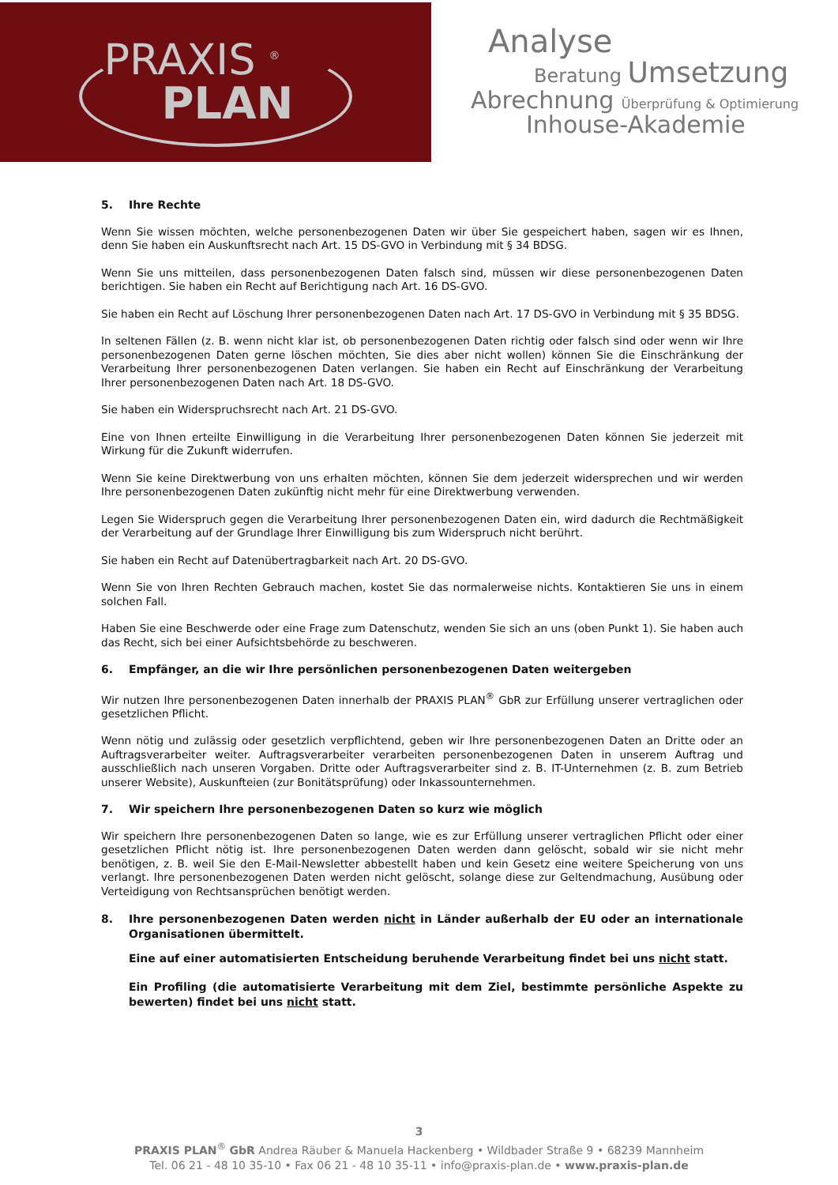PRAXIS <sup>®</sup>
PLAN
Analyse
Beratung Umsetzung
Abrechnung Überprüfung & Optimierung
Inhouse-Akademie
5. Ihre Rechte
Wenn Sie wissen möchten, welche personenbezogenen Daten wir über Sie gespeichert haben, sagen wir es Ihnen, denn Sie haben ein Auskunftsrecht nach Art. 15 DS-GVO in Verbindung mit § 34 BDSG.
Wenn Sie uns mitteilen, dass personenbezogenen Daten falsch sind, müssen wir diese personenbezogenen Daten berichtigen. Sie haben ein Recht auf Berichtigung nach Art. 16 DS-GVO.
Sie haben ein Recht auf Löschung Ihrer personenbezogenen Daten nach Art. 17 DS-GVO in Verbindung mit § 35 BDSG.
In seltenen Fällen (z. B. wenn nicht klar ist, ob personenbezogenen Daten richtig oder falsch sind oder wenn wir Ihre personenbezogenen Daten gerne löschen möchten, Sie dies aber nicht wollen) können Sie die Einschränkung der Verarbeitung Ihrer personenbezogenen Daten verlangen. Sie haben ein Recht auf Einschränkung der Verarbeitung Ihrer personenbezogenen Daten nach Art. 18 DS-GVO.
Sie haben ein Widerspruchsrecht nach Art. 21 DS-GVO.
Eine von Ihnen erteilte Einwilligung in die Verarbeitung Ihrer personenbezogenen Daten können Sie jederzeit mit Wirkung für die Zukunft widerrufen.
Wenn Sie keine Direktwerbung von uns erhalten möchten, können Sie dem jederzeit widersprechen und wir werden Ihre personenbezogenen Daten zukünftig nicht mehr für eine Direktwerbung verwenden.
Legen Sie Widerspruch gegen die Verarbeitung Ihrer personenbezogenen Daten ein, wird dadurch die Rechtmäßigkeit der Verarbeitung auf der Grundlage Ihrer Einwilligung bis zum Widerspruch nicht berührt.
Sie haben ein Recht auf Datenübertragbarkeit nach Art. 20 DS-GVO.
Wenn Sie von Ihren Rechten Gebrauch machen, kostet Sie das normalerweise nichts. Kontaktieren Sie uns in einem solchen Fall.
Haben Sie eine Beschwerde oder eine Frage zum Datenschutz, wenden Sie sich an uns (oben Punkt 1). Sie haben auch das Recht, sich bei einer Aufsichtsbehörde zu beschweren.
6. Empfänger, an die wir Ihre persönlichen personenbezogenen Daten weitergeben
Wir nutzen Ihre personenbezogenen Daten innerhalb der PRAXIS PLAN<sup>®</sup> GbR zur Erfüllung unserer vertraglichen oder gesetzlichen Pflicht.
Wenn nötig und zulässig oder gesetzlich verpflichtend, geben wir Ihre personenbezogenen Daten an Dritte oder an Auftragsverarbeiter weiter. Auftragsverarbeiter verarbeiten personenbezogenen Daten in unserem Auftrag und ausschließlich nach unseren Vorgaben. Dritte oder Auftragsverarbeiter sind z. B. IT-Unternehmen (z. B. zum Betrieb unserer Website), Auskunfteien (zur Bonitätsprüfung) oder Inkassounternehmen.
7. Wir speichern Ihre personenbezogenen Daten so kurz wie möglich
Wir speichern Ihre personenbezogenen Daten so lange, wie es zur Erfüllung unserer vertraglichen Pflicht oder einer gesetzlichen Pflicht nötig ist. Ihre personenbezogenen Daten werden dann gelöscht, sobald wir sie nicht mehr benötigen, z. B. weil Sie den E-Mail-Newsletter abbestellt haben und kein Gesetz eine weitere Speicherung von uns verlangt. Ihre personenbezogenen Daten werden nicht gelöscht, solange diese zur Geltendmachung, Ausübung oder Verteidigung von Rechtsansprüchen benötigt werden.
8. Ihre personenbezogenen Daten werden nicht in Länder außerhalb der EU oder an internationale Organisationen übermittelt.
Eine auf einer automatisierten Entscheidung beruhende Verarbeitung findet bei uns nicht statt.
Ein Profiling (die automatisierte Verarbeitung mit dem Ziel, bestimmte persönliche Aspekte zu bewerten) findet bei uns nicht statt.
3
PRAXIS PLAN<sup>®</sup> GbR Andrea Räuber & Manuela Hackenberg • Wildbader Straße 9 • 68239 Mannheim
Tel. 06 21 - 48 10 35-10 • Fax 06 21 - 48 10 35-11 • info@praxis-plan.de • www.praxis-plan.de